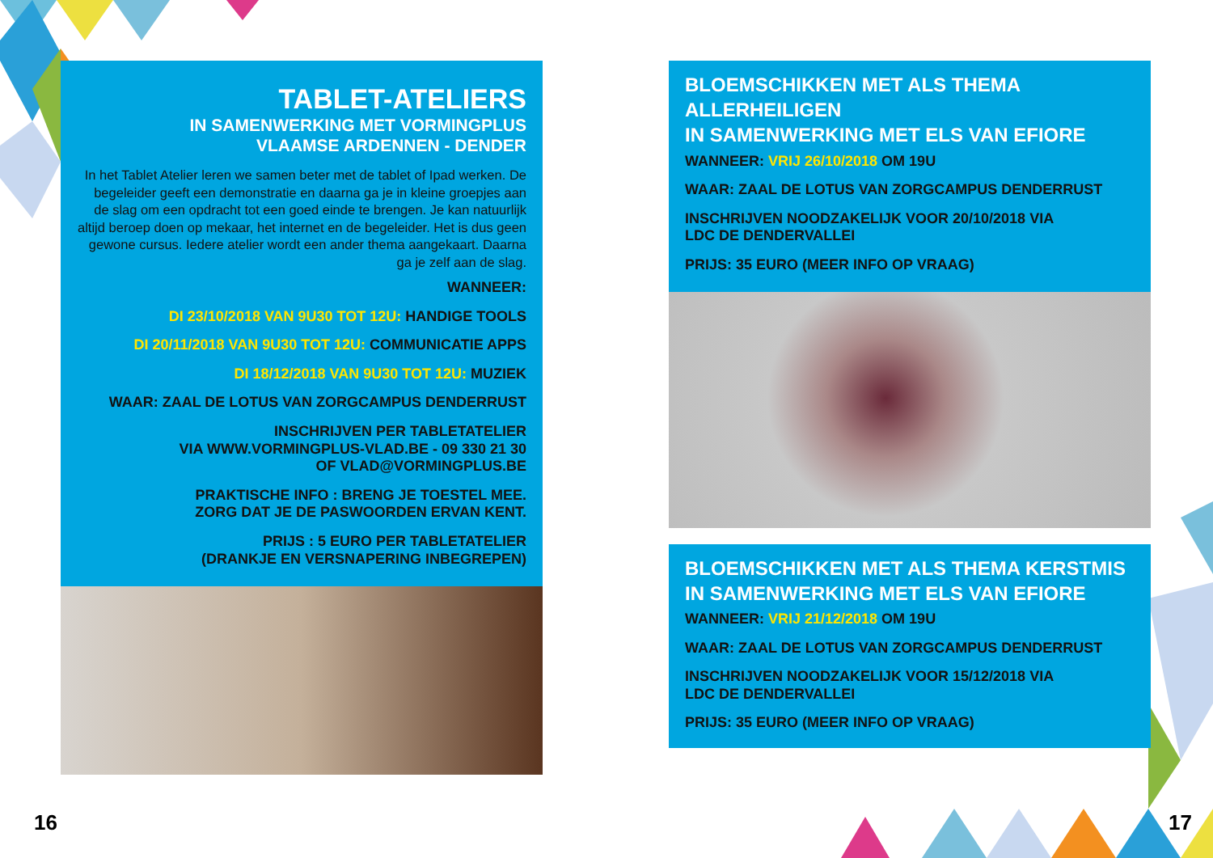TABLET-ATELIERS
IN SAMENWERKING MET VORMINGPLUS
VLAAMSE ARDENNEN - DENDER
In het Tablet Atelier leren we samen beter met de tablet of Ipad werken. De begeleider geeft een demonstratie en daarna ga je in kleine groepjes aan de slag om een opdracht tot een goed einde te brengen. Je kan natuurlijk altijd beroep doen op mekaar, het internet en de begeleider. Het is dus geen gewone cursus. Iedere atelier wordt een ander thema aangekaart. Daarna ga je zelf aan de slag.
WANNEER:
DI 23/10/2018 VAN 9U30 TOT 12U: HANDIGE TOOLS
DI 20/11/2018 VAN 9U30 TOT 12U: COMMUNICATIE APPS
DI 18/12/2018 VAN 9U30 TOT 12U: MUZIEK
WAAR: ZAAL DE LOTUS VAN ZORGCAMPUS DENDERRUST
INSCHRIJVEN PER TABLETATELIER
VIA WWW.VORMINGPLUS-VLAD.BE - 09 330 21 30
OF VLAD@VORMINGPLUS.BE
PRAKTISCHE INFO : BRENG JE TOESTEL MEE.
ZORG DAT JE DE PASWOORDEN ERVAN KENT.
PRIJS : 5 EURO PER TABLETATELIER
(DRANKJE EN VERSNAPERING INBEGREPEN)
BLOEMSCHIKKEN MET ALS THEMA
ALLERHEILIGEN
IN SAMENWERKING MET ELS VAN EFIORE
WANNEER: VRIJ 26/10/2018 OM 19U
WAAR: ZAAL DE LOTUS VAN ZORGCAMPUS DENDERRUST
INSCHRIJVEN NOODZAKELIJK VOOR 20/10/2018 VIA
LDC DE DENDERVALLEI
PRIJS: 35 EURO (MEER INFO OP VRAAG)
BLOEMSCHIKKEN MET ALS THEMA KERSTMIS
IN SAMENWERKING MET ELS VAN EFIORE
WANNEER: VRIJ 21/12/2018 OM 19U
WAAR: ZAAL DE LOTUS VAN ZORGCAMPUS DENDERRUST
INSCHRIJVEN NOODZAKELIJK VOOR 15/12/2018 VIA
LDC DE DENDERVALLEI
PRIJS: 35 EURO (MEER INFO OP VRAAG)
16 17